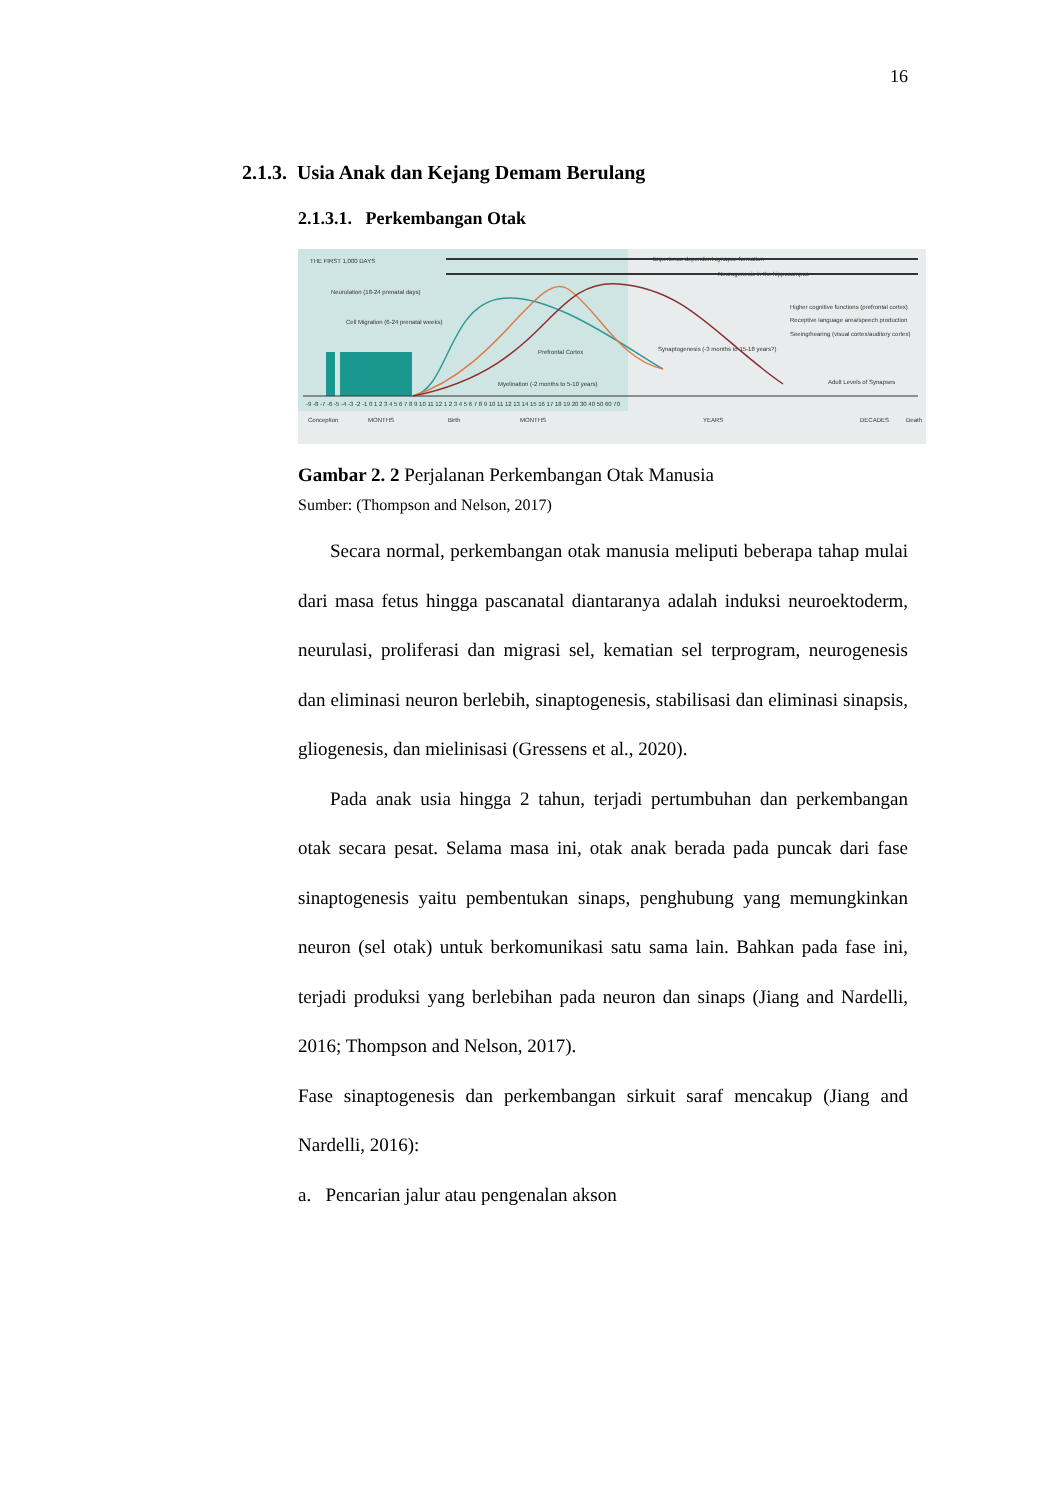16
2.1.3. Usia Anak dan Kejang Demam Berulang
2.1.3.1. Perkembangan Otak
THE FIRST 1,000 DAYS
Experience dependent synapse formation
Neurogenesis in the hippocampus
Neurulation (18-24 prenatal days)
Cell Migration (6-24 prenatal weeks)
Higher cognitive functions (prefrontal cortex)
Receptive language area/speech production
Seeing/hearing (visual cortex/auditory cortex)
Synaptogenesis (-3 months to 15-18 years?)
Prefrontal Cortex
Myelination (-2 months to 5-10 years)
Adult Levels of Synapses
-9 -8 -7 -6 -5 -4 -3 -2 -1 0 1 2 3 4 5 6 7 8 9 10 11 12 1 2 3 4 5 6 7 8 9 10 11 12 13 14 15 16 17 18 19 20 30 40 50 60 70
Conception MONTHS Birth MONTHS YEARS DECADES Death
Gambar 2. 2 Perjalanan Perkembangan Otak Manusia
Sumber: (Thompson and Nelson, 2017)
Secara normal, perkembangan otak manusia meliputi beberapa tahap mulai dari masa fetus hingga pascanatal diantaranya adalah induksi neuroektoderm, neurulasi, proliferasi dan migrasi sel, kematian sel terprogram, neurogenesis dan eliminasi neuron berlebih, sinaptogenesis, stabilisasi dan eliminasi sinapsis, gliogenesis, dan mielinisasi (Gressens et al., 2020).
Pada anak usia hingga 2 tahun, terjadi pertumbuhan dan perkembangan otak secara pesat. Selama masa ini, otak anak berada pada puncak dari fase sinaptogenesis yaitu pembentukan sinaps, penghubung yang memungkinkan neuron (sel otak) untuk berkomunikasi satu sama lain. Bahkan pada fase ini, terjadi produksi yang berlebihan pada neuron dan sinaps (Jiang and Nardelli, 2016; Thompson and Nelson, 2017).
Fase sinaptogenesis dan perkembangan sirkuit saraf mencakup (Jiang and Nardelli, 2016):
a. Pencarian jalur atau pengenalan akson